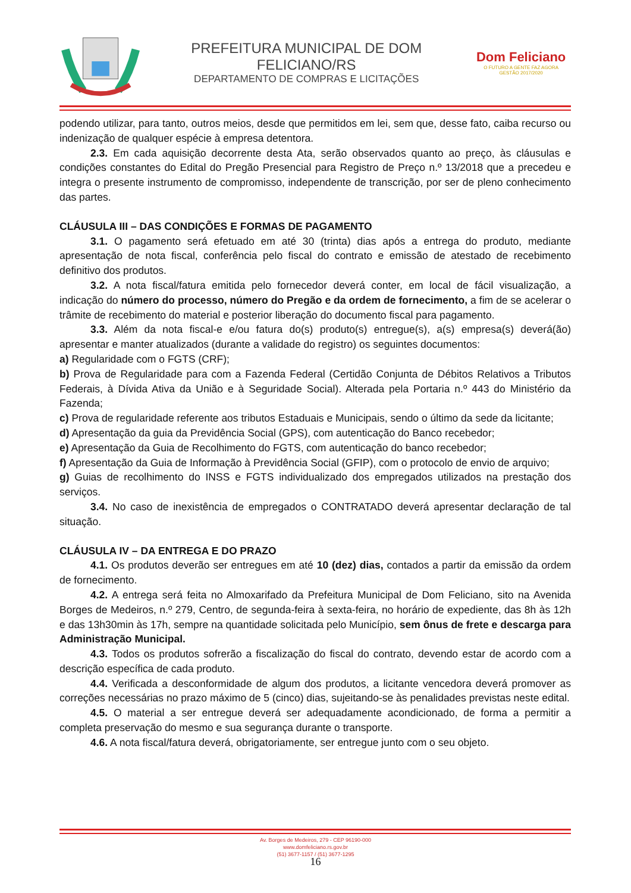PREFEITURA MUNICIPAL DE DOM FELICIANO/RS
DEPARTAMENTO DE COMPRAS E LICITAÇÕES
Dom Feliciano
O FUTURO A GENTE FAZ AGORA
GESTÃO 2017/2020
podendo utilizar, para tanto, outros meios, desde que permitidos em lei, sem que, desse fato, caiba recurso ou indenização de qualquer espécie à empresa detentora.
2.3. Em cada aquisição decorrente desta Ata, serão observados quanto ao preço, às cláusulas e condições constantes do Edital do Pregão Presencial para Registro de Preço n.º 13/2018 que a precedeu e integra o presente instrumento de compromisso, independente de transcrição, por ser de pleno conhecimento das partes.
CLÁUSULA III – DAS CONDIÇÕES E FORMAS DE PAGAMENTO
3.1. O pagamento será efetuado em até 30 (trinta) dias após a entrega do produto, mediante apresentação de nota fiscal, conferência pelo fiscal do contrato e emissão de atestado de recebimento definitivo dos produtos.
3.2. A nota fiscal/fatura emitida pelo fornecedor deverá conter, em local de fácil visualização, a indicação do número do processo, número do Pregão e da ordem de fornecimento, a fim de se acelerar o trâmite de recebimento do material e posterior liberação do documento fiscal para pagamento.
3.3. Além da nota fiscal-e e/ou fatura do(s) produto(s) entregue(s), a(s) empresa(s) deverá(ão) apresentar e manter atualizados (durante a validade do registro) os seguintes documentos:
a) Regularidade com o FGTS (CRF);
b) Prova de Regularidade para com a Fazenda Federal (Certidão Conjunta de Débitos Relativos a Tributos Federais, à Dívida Ativa da União e à Seguridade Social). Alterada pela Portaria n.º 443 do Ministério da Fazenda;
c) Prova de regularidade referente aos tributos Estaduais e Municipais, sendo o último da sede da licitante;
d) Apresentação da guia da Previdência Social (GPS), com autenticação do Banco recebedor;
e) Apresentação da Guia de Recolhimento do FGTS, com autenticação do banco recebedor;
f) Apresentação da Guia de Informação à Previdência Social (GFIP), com o protocolo de envio de arquivo;
g) Guias de recolhimento do INSS e FGTS individualizado dos empregados utilizados na prestação dos serviços.
3.4. No caso de inexistência de empregados o CONTRATADO deverá apresentar declaração de tal situação.
CLÁUSULA IV – DA ENTREGA E DO PRAZO
4.1. Os produtos deverão ser entregues em até 10 (dez) dias, contados a partir da emissão da ordem de fornecimento.
4.2. A entrega será feita no Almoxarifado da Prefeitura Municipal de Dom Feliciano, sito na Avenida Borges de Medeiros, n.º 279, Centro, de segunda-feira à sexta-feira, no horário de expediente, das 8h às 12h e das 13h30min às 17h, sempre na quantidade solicitada pelo Município, sem ônus de frete e descarga para Administração Municipal.
4.3. Todos os produtos sofrerão a fiscalização do fiscal do contrato, devendo estar de acordo com a descrição específica de cada produto.
4.4. Verificada a desconformidade de algum dos produtos, a licitante vencedora deverá promover as correções necessárias no prazo máximo de 5 (cinco) dias, sujeitando-se às penalidades previstas neste edital.
4.5. O material a ser entregue deverá ser adequadamente acondicionado, de forma a permitir a completa preservação do mesmo e sua segurança durante o transporte.
4.6. A nota fiscal/fatura deverá, obrigatoriamente, ser entregue junto com o seu objeto.
Av. Borges de Medeiros, 279 - CEP 96190-000
www.domfeliciano.rs.gov.br
(51) 3677-1157 / (51) 3677-1295
16